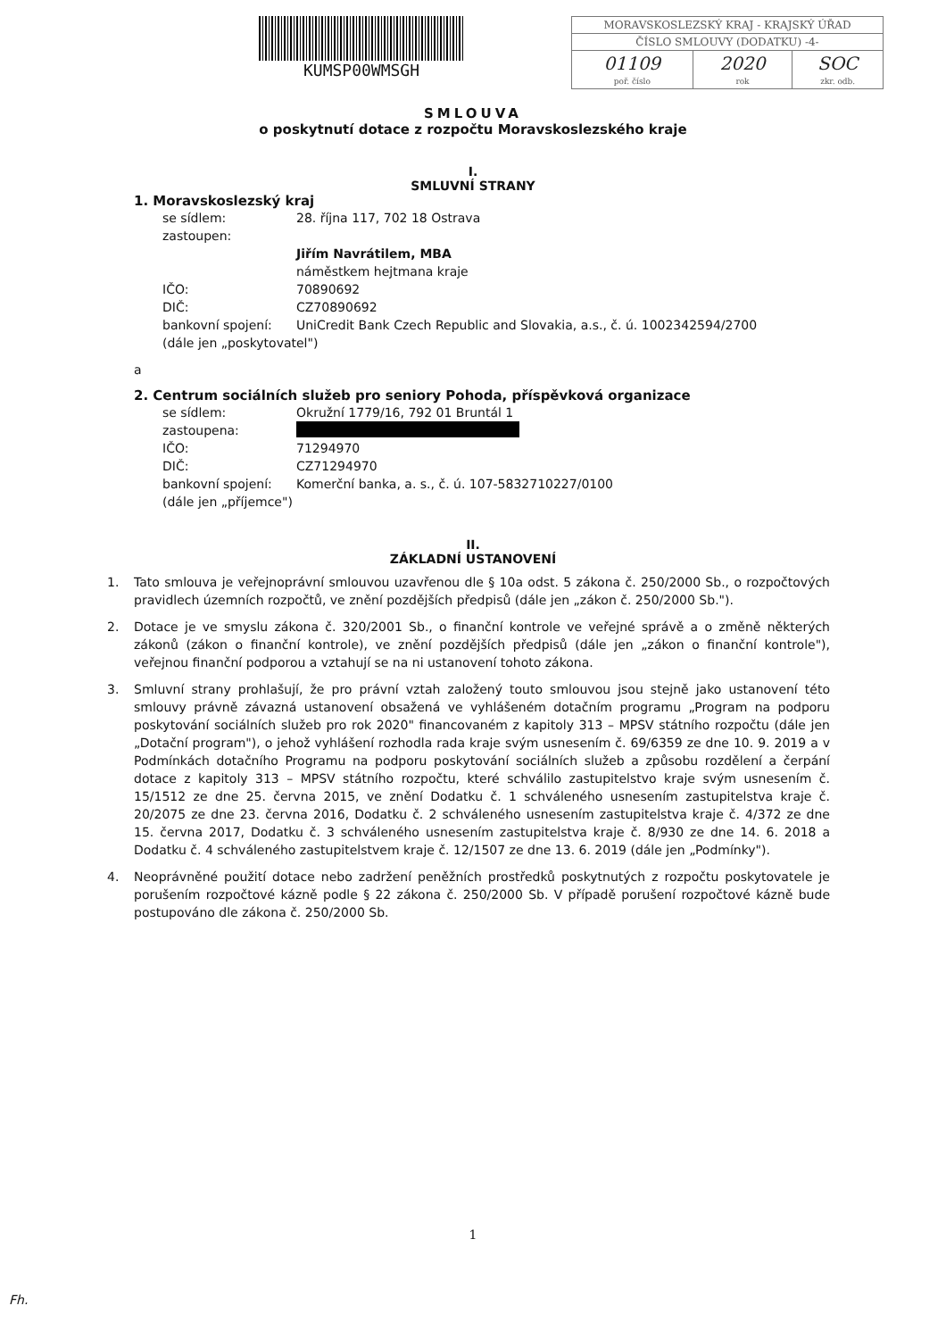KUMSP00WMSGH
| MORAVSKOSLEZSKÝ KRAJ - KRAJSKÝ ÚŘAD | | |
| ČÍSLO SMLOUVY (DODATKU) -4- | | |
| 01109 poř. číslo | 2020 rok | SOC zkr. odb. |
SMLOUVA
o poskytnutí dotace z rozpočtu Moravskoslezského kraje
I.
SMLUVNÍ STRANY
1. Moravskoslezský kraj
se sídlem: 28. října 117, 702 18 Ostrava
zastoupen:
Jiřím Navrátilem, MBA
náměstkem hejtmana kraje
IČO: 70890692
DIČ: CZ70890692
bankovní spojení: UniCredit Bank Czech Republic and Slovakia, a.s., č. ú. 1002342594/2700
(dále jen „poskytovatel")
a
2. Centrum sociálních služeb pro seniory Pohoda, příspěvková organizace
se sídlem: Okružní 1779/16, 792 01 Bruntál 1
zastoupena:
IČO: 71294970
DIČ: CZ71294970
bankovní spojení: Komerční banka, a. s., č. ú. 107-5832710227/0100
(dále jen „příjemce")
II.
ZÁKLADNÍ USTANOVENÍ
1. Tato smlouva je veřejnoprávní smlouvou uzavřenou dle § 10a odst. 5 zákona č. 250/2000 Sb., o rozpočtových pravidlech územních rozpočtů, ve znění pozdějších předpisů (dále jen „zákon č. 250/2000 Sb.").
2. Dotace je ve smyslu zákona č. 320/2001 Sb., o finanční kontrole ve veřejné správě a o změně některých zákonů (zákon o finanční kontrole), ve znění pozdějších předpisů (dále jen „zákon o finanční kontrole"), veřejnou finanční podporou a vztahují se na ni ustanovení tohoto zákona.
3. Smluvní strany prohlašují, že pro právní vztah založený touto smlouvou jsou stejně jako ustanovení této smlouvy právně závazná ustanovení obsažená ve vyhlášeném dotačním programu „Program na podporu poskytování sociálních služeb pro rok 2020" financovaném z kapitoly 313 – MPSV státního rozpočtu (dále jen „Dotační program"), o jehož vyhlášení rozhodla rada kraje svým usnesením č. 69/6359 ze dne 10. 9. 2019 a v Podmínkách dotačního Programu na podporu poskytování sociálních služeb a způsobu rozdělení a čerpání dotace z kapitoly 313 – MPSV státního rozpočtu, které schválilo zastupitelstvo kraje svým usnesením č. 15/1512 ze dne 25. června 2015, ve znění Dodatku č. 1 schváleného usnesením zastupitelstva kraje č. 20/2075 ze dne 23. června 2016, Dodatku č. 2 schváleného usnesením zastupitelstva kraje č. 4/372 ze dne 15. června 2017, Dodatku č. 3 schváleného usnesením zastupitelstva kraje č. 8/930 ze dne 14. 6. 2018 a Dodatku č. 4 schváleného zastupitelstvem kraje č. 12/1507 ze dne 13. 6. 2019 (dále jen „Podmínky").
4. Neoprávněné použití dotace nebo zadržení peněžních prostředků poskytnutých z rozpočtu poskytovatele je porušením rozpočtové kázně podle § 22 zákona č. 250/2000 Sb. V případě porušení rozpočtové kázně bude postupováno dle zákona č. 250/2000 Sb.
1
Fh.